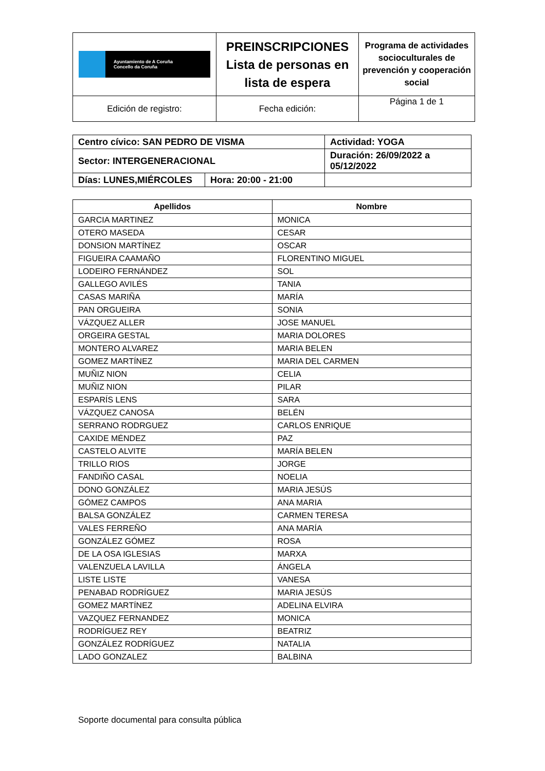| Ayuntamiento de A Coruña Concello da Coruña | PREINSCRIPCIONES Lista de personas en lista de espera | Programa de actividades socioculturales de prevención y cooperación social |
| Edición de registro: | Fecha edición: | Página 1 de 1 |
| Centro cívico: SAN PEDRO DE VISMA | | Actividad: YOGA | |
| Sector: INTERGENERACIONAL | | Duración: 26/09/2022 a 05/12/2022 | |
| Días: LUNES,MIÉRCOLES | Hora: 20:00 - 21:00 | | |
| Apellidos | Nombre |
| --- | --- |
| GARCIA MARTINEZ | MONICA |
| OTERO MASEDA | CESAR |
| DONSION MARTÍNEZ | OSCAR |
| FIGUEIRA CAAMAÑO | FLORENTINO MIGUEL |
| LODEIRO FERNÁNDEZ | SOL |
| GALLEGO AVILÉS | TANIA |
| CASAS MARIÑA | MARÍA |
| PAN ORGUEIRA | SONIA |
| VÁZQUEZ ALLER | JOSE MANUEL |
| ORGEIRA GESTAL | MARIA DOLORES |
| MONTERO ALVAREZ | MARIA BELEN |
| GOMEZ MARTÍNEZ | MARIA DEL CARMEN |
| MUÑIZ NION | CELIA |
| MUÑIZ NION | PILAR |
| ESPARÍS LENS | SARA |
| VÁZQUEZ CANOSA | BELÉN |
| SERRANO RODRGUEZ | CARLOS ENRIQUE |
| CAXIDE MÉNDEZ | PAZ |
| CASTELO ALVITE | MARÍA BELEN |
| TRILLO RIOS | JORGE |
| FANDIÑO CASAL | NOELIA |
| DONO GONZÁLEZ | MARIA JESÚS |
| GÓMEZ CAMPOS | ANA MARIA |
| BALSA GONZÁLEZ | CARMEN TERESA |
| VALES FERREÑO | ANA MARÍA |
| GONZÁLEZ GÓMEZ | ROSA |
| DE LA OSA IGLESIAS | MARXA |
| VALENZUELA LAVILLA | ÁNGELA |
| LISTE LISTE | VANESA |
| PENABAD RODRÍGUEZ | MARIA JESÚS |
| GOMEZ MARTÍNEZ | ADELINA ELVIRA |
| VAZQUEZ FERNANDEZ | MONICA |
| RODRÍGUEZ REY | BEATRIZ |
| GONZÁLEZ RODRÍGUEZ | NATALIA |
| LADO GONZALEZ | BALBINA |
Soporte documental para consulta pública